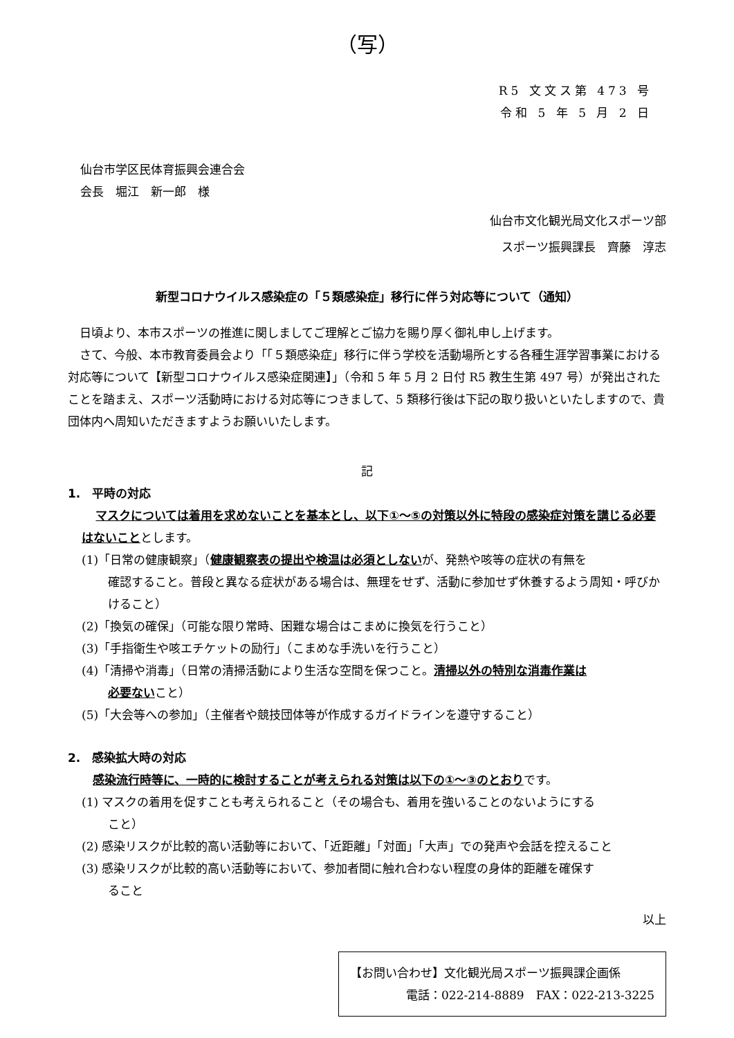（写）
R5 文文ス第 473 号
令和 5 年 5 月 2 日
仙台市学区民体育振興会連合会
会長　堀江　新一郎　様
仙台市文化観光局文化スポーツ部
スポーツ振興課長　齊藤　淳志
新型コロナウイルス感染症の「５類感染症」移行に伴う対応等について（通知）
日頃より、本市スポーツの推進に関しましてご理解とご協力を賜り厚く御礼申し上げます。
さて、今般、本市教育委員会より「「５類感染症」移行に伴う学校を活動場所とする各種生涯学習事業における対応等について【新型コロナウイルス感染症関連】」（令和 5 年 5 月 2 日付 R5 教生生第 497 号）が発出されたことを踏まえ、スポーツ活動時における対応等につきまして、5 類移行後は下記の取り扱いといたしますので、貴団体内へ周知いただきますようお願いいたします。
記
1.　平時の対応
マスクについては着用を求めないことを基本とし、以下①～⑤の対策以外に特段の感染症対策を講じる必要はないこととします。
(1)「日常の健康観察」（健康観察表の提出や検温は必須としないが、発熱や咳等の症状の有無を
確認すること。普段と異なる症状がある場合は、無理をせず、活動に参加せず休養するよう周知・呼びかけること）
(2)「換気の確保」（可能な限り常時、困難な場合はこまめに換気を行うこと）
(3)「手指衛生や咳エチケットの励行」（こまめな手洗いを行うこと）
(4)「清掃や消毒」（日常の清掃活動により生活な空間を保つこと。清掃以外の特別な消毒作業は
必要ないこと）
(5)「大会等への参加」（主催者や競技団体等が作成するガイドラインを遵守すること）
2.　感染拡大時の対応
感染流行時等に、一時的に検討することが考えられる対策は以下の①～③のとおりです。
(1) マスクの着用を促すことも考えられること（その場合も、着用を強いることのないようにする
こと）
(2) 感染リスクが比較的高い活動等において、「近距離」「対面」「大声」での発声や会話を控えること
(3) 感染リスクが比較的高い活動等において、参加者間に触れ合わない程度の身体的距離を確保す
ること
以上
【お問い合わせ】文化観光局スポーツ振興課企画係
電話：022-214-8889　FAX：022-213-3225